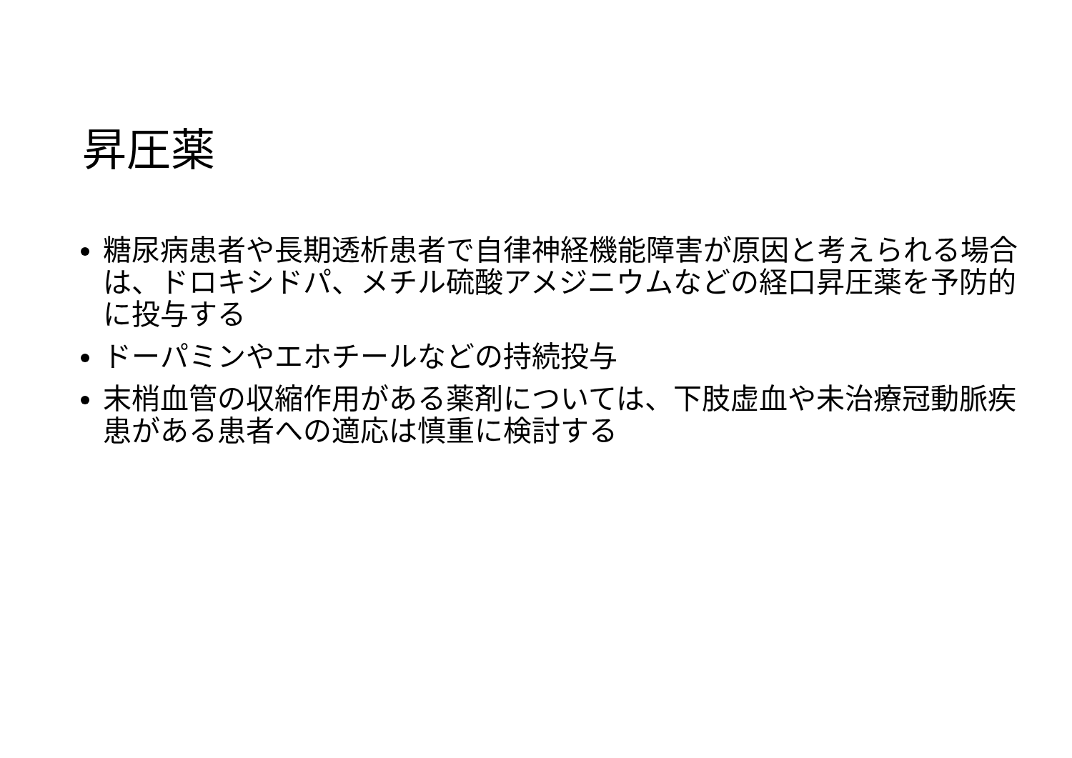昇圧薬
糖尿病患者や長期透析患者で自律神経機能障害が原因と考えられる場合は、ドロキシドパ、メチル硫酸アメジニウムなどの経口昇圧薬を予防的に投与する
ドーパミンやエホチールなどの持続投与
末梢血管の収縮作用がある薬剤については、下肢虚血や未治療冠動脈疾患がある患者への適応は慎重に検討する